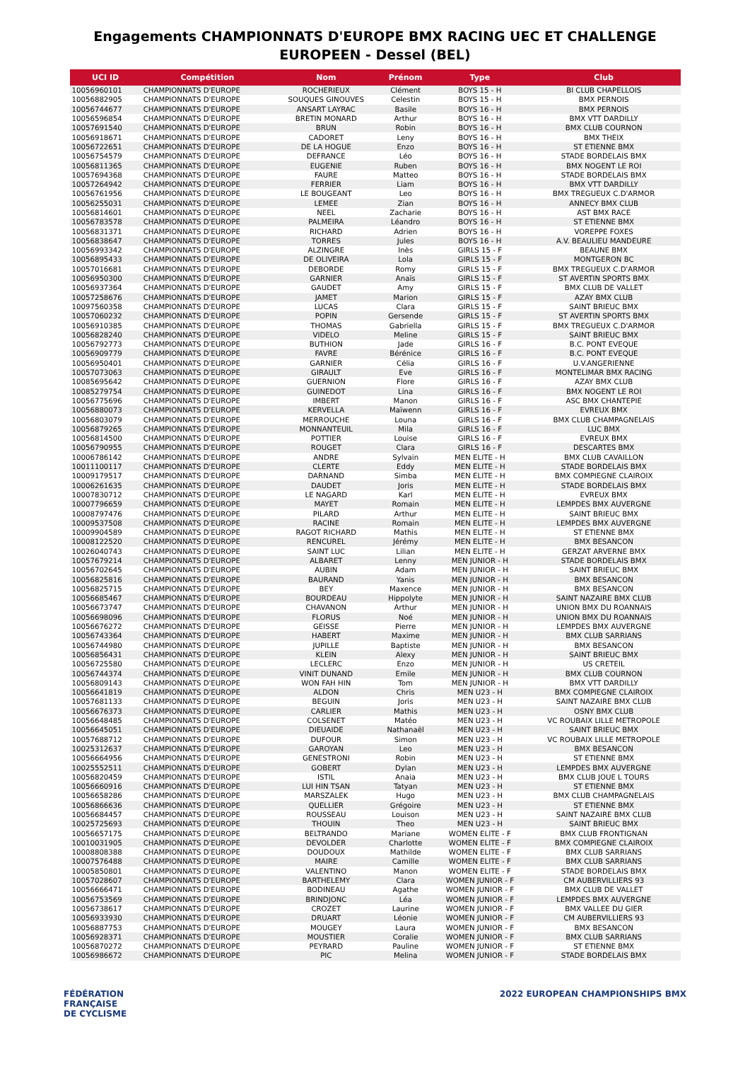Engagements CHAMPIONNATS D'EUROPE BMX RACING UEC ET CHALLENGE EUROPEEN - Dessel (BEL)
| UCI ID | Compétition | Nom | Prénom | Type | Club |
| --- | --- | --- | --- | --- | --- |
| 10056960101 | CHAMPIONNATS D'EUROPE | ROCHERIEUX | Clément | BOYS 15 - H | BI CLUB CHAPELLOIS |
| 10056882905 | CHAMPIONNATS D'EUROPE | SOUQUES GINOUVES | Celestin | BOYS 15 - H | BMX PERNOIS |
| 10056744677 | CHAMPIONNATS D'EUROPE | ANSART LAYRAC | Basile | BOYS 16 - H | BMX PERNOIS |
| 10056596854 | CHAMPIONNATS D'EUROPE | BRETIN MONARD | Arthur | BOYS 16 - H | BMX VTT DARDILLY |
| 10057691540 | CHAMPIONNATS D'EUROPE | BRUN | Robin | BOYS 16 - H | BMX CLUB COURNON |
| 10056918671 | CHAMPIONNATS D'EUROPE | CADORET | Leny | BOYS 16 - H | BMX THEIX |
| 10056722651 | CHAMPIONNATS D'EUROPE | DE LA HOGUE | Enzo | BOYS 16 - H | ST ETIENNE BMX |
| 10056754579 | CHAMPIONNATS D'EUROPE | DEFRANCE | Léo | BOYS 16 - H | STADE BORDELAIS BMX |
| 10056811365 | CHAMPIONNATS D'EUROPE | EUGENIE | Ruben | BOYS 16 - H | BMX NOGENT LE ROI |
| 10057694368 | CHAMPIONNATS D'EUROPE | FAURE | Matteo | BOYS 16 - H | STADE BORDELAIS BMX |
| 10057264942 | CHAMPIONNATS D'EUROPE | FERRIER | Liam | BOYS 16 - H | BMX VTT DARDILLY |
| 10056761956 | CHAMPIONNATS D'EUROPE | LE BOUGEANT | Leo | BOYS 16 - H | BMX TREGUEUX C.D'ARMOR |
| 10056255031 | CHAMPIONNATS D'EUROPE | LEMEE | Zian | BOYS 16 - H | ANNECY BMX CLUB |
| 10056814601 | CHAMPIONNATS D'EUROPE | NEEL | Zacharie | BOYS 16 - H | AST BMX RACE |
| 10056783578 | CHAMPIONNATS D'EUROPE | PALMEIRA | Léandro | BOYS 16 - H | ST ETIENNE BMX |
| 10056831371 | CHAMPIONNATS D'EUROPE | RICHARD | Adrien | BOYS 16 - H | VOREPPE FOXES |
| 10056838647 | CHAMPIONNATS D'EUROPE | TORRES | Jules | BOYS 16 - H | A.V. BEAULIEU MANDEURE |
| 10056993342 | CHAMPIONNATS D'EUROPE | ALZINGRE | Inès | GIRLS 15 - F | BEAUNE BMX |
| 10056895433 | CHAMPIONNATS D'EUROPE | DE OLIVEIRA | Lola | GIRLS 15 - F | MONTGERON BC |
| 10057016681 | CHAMPIONNATS D'EUROPE | DEBORDE | Romy | GIRLS 15 - F | BMX TREGUEUX C.D'ARMOR |
| 10056950300 | CHAMPIONNATS D'EUROPE | GARNIER | Anaïs | GIRLS 15 - F | ST AVERTIN SPORTS BMX |
| 10056937364 | CHAMPIONNATS D'EUROPE | GAUDET | Amy | GIRLS 15 - F | BMX CLUB DE VALLET |
| 10057258676 | CHAMPIONNATS D'EUROPE | JAMET | Marion | GIRLS 15 - F | AZAY BMX CLUB |
| 10097560358 | CHAMPIONNATS D'EUROPE | LUCAS | Clara | GIRLS 15 - F | SAINT BRIEUC BMX |
| 10057060232 | CHAMPIONNATS D'EUROPE | POPIN | Gersende | GIRLS 15 - F | ST AVERTIN SPORTS BMX |
| 10056910385 | CHAMPIONNATS D'EUROPE | THOMAS | Gabriella | GIRLS 15 - F | BMX TREGUEUX C.D'ARMOR |
| 10056828240 | CHAMPIONNATS D'EUROPE | VIDELO | Meline | GIRLS 15 - F | SAINT BRIEUC BMX |
| 10056792773 | CHAMPIONNATS D'EUROPE | BUTHION | Jade | GIRLS 16 - F | B.C. PONT EVEQUE |
| 10056909779 | CHAMPIONNATS D'EUROPE | FAVRE | Bérénice | GIRLS 16 - F | B.C. PONT EVEQUE |
| 10056950401 | CHAMPIONNATS D'EUROPE | GARNIER | Célia | GIRLS 16 - F | U.V.ANGERIENNE |
| 10057073063 | CHAMPIONNATS D'EUROPE | GIRAULT | Eve | GIRLS 16 - F | MONTELIMAR BMX RACING |
| 10085695642 | CHAMPIONNATS D'EUROPE | GUERNION | Flore | GIRLS 16 - F | AZAY BMX CLUB |
| 10085279754 | CHAMPIONNATS D'EUROPE | GUINEDOT | Lina | GIRLS 16 - F | BMX NOGENT LE ROI |
| 10056775696 | CHAMPIONNATS D'EUROPE | IMBERT | Manon | GIRLS 16 - F | ASC BMX CHANTEPIE |
| 10056880073 | CHAMPIONNATS D'EUROPE | KERVELLA | Maïwenn | GIRLS 16 - F | EVREUX BMX |
| 10056803079 | CHAMPIONNATS D'EUROPE | MERROUCHE | Louna | GIRLS 16 - F | BMX CLUB CHAMPAGNELAIS |
| 10056879265 | CHAMPIONNATS D'EUROPE | MONNANTEUIL | Mila | GIRLS 16 - F | LUC BMX |
| 10056814500 | CHAMPIONNATS D'EUROPE | POTTIER | Louise | GIRLS 16 - F | EVREUX BMX |
| 10056790955 | CHAMPIONNATS D'EUROPE | ROUGET | Clara | GIRLS 16 - F | DESCARTES BMX |
| 10006786142 | CHAMPIONNATS D'EUROPE | ANDRE | Sylvain | MEN ELITE - H | BMX CLUB CAVAILLON |
| 10011100117 | CHAMPIONNATS D'EUROPE | CLERTE | Eddy | MEN ELITE - H | STADE BORDELAIS BMX |
| 10009179517 | CHAMPIONNATS D'EUROPE | DARNAND | Simba | MEN ELITE - H | BMX COMPIEGNE CLAIROIX |
| 10006261635 | CHAMPIONNATS D'EUROPE | DAUDET | Joris | MEN ELITE - H | STADE BORDELAIS BMX |
| 10007830712 | CHAMPIONNATS D'EUROPE | LE NAGARD | Karl | MEN ELITE - H | EVREUX BMX |
| 10007796659 | CHAMPIONNATS D'EUROPE | MAYET | Romain | MEN ELITE - H | LEMPDES BMX AUVERGNE |
| 10008797476 | CHAMPIONNATS D'EUROPE | PILARD | Arthur | MEN ELITE - H | SAINT BRIEUC BMX |
| 10009537508 | CHAMPIONNATS D'EUROPE | RACINE | Romain | MEN ELITE - H | LEMPDES BMX AUVERGNE |
| 10009904589 | CHAMPIONNATS D'EUROPE | RAGOT RICHARD | Mathis | MEN ELITE - H | ST ETIENNE BMX |
| 10008122520 | CHAMPIONNATS D'EUROPE | RENCUREL | Jérémy | MEN ELITE - H | BMX BESANCON |
| 10026040743 | CHAMPIONNATS D'EUROPE | SAINT LUC | Lilian | MEN ELITE - H | GERZAT ARVERNE BMX |
| 10057679214 | CHAMPIONNATS D'EUROPE | ALBARET | Lenny | MEN JUNIOR - H | STADE BORDELAIS BMX |
| 10056702645 | CHAMPIONNATS D'EUROPE | AUBIN | Adam | MEN JUNIOR - H | SAINT BRIEUC BMX |
| 10056825816 | CHAMPIONNATS D'EUROPE | BAURAND | Yanis | MEN JUNIOR - H | BMX BESANCON |
| 10056825715 | CHAMPIONNATS D'EUROPE | BEY | Maxence | MEN JUNIOR - H | BMX BESANCON |
| 10056685467 | CHAMPIONNATS D'EUROPE | BOURDEAU | Hippolyte | MEN JUNIOR - H | SAINT NAZAIRE BMX CLUB |
| 10056673747 | CHAMPIONNATS D'EUROPE | CHAVANON | Arthur | MEN JUNIOR - H | UNION BMX DU ROANNAIS |
| 10056698096 | CHAMPIONNATS D'EUROPE | FLORUS | Noé | MEN JUNIOR - H | UNION BMX DU ROANNAIS |
| 10056676272 | CHAMPIONNATS D'EUROPE | GEISSE | Pierre | MEN JUNIOR - H | LEMPDES BMX AUVERGNE |
| 10056743364 | CHAMPIONNATS D'EUROPE | HABERT | Maxime | MEN JUNIOR - H | BMX CLUB SARRIANS |
| 10056744980 | CHAMPIONNATS D'EUROPE | JUPILLE | Baptiste | MEN JUNIOR - H | BMX BESANCON |
| 10056856431 | CHAMPIONNATS D'EUROPE | KLEIN | Alexy | MEN JUNIOR - H | SAINT BRIEUC BMX |
| 10056725580 | CHAMPIONNATS D'EUROPE | LECLERC | Enzo | MEN JUNIOR - H | US CRETEIL |
| 10056744374 | CHAMPIONNATS D'EUROPE | VINIT DUNAND | Emile | MEN JUNIOR - H | BMX CLUB COURNON |
| 10056809143 | CHAMPIONNATS D'EUROPE | WON FAH HIN | Tom | MEN JUNIOR - H | BMX VTT DARDILLY |
| 10056641819 | CHAMPIONNATS D'EUROPE | ALDON | Chris | MEN U23 - H | BMX COMPIEGNE CLAIROIX |
| 10057681133 | CHAMPIONNATS D'EUROPE | BEGUIN | Joris | MEN U23 - H | SAINT NAZAIRE BMX CLUB |
| 10056676373 | CHAMPIONNATS D'EUROPE | CARLIER | Mathis | MEN U23 - H | OSNY BMX CLUB |
| 10056648485 | CHAMPIONNATS D'EUROPE | COLSENET | Matéo | MEN U23 - H | VC ROUBAIX LILLE METROPOLE |
| 10056645051 | CHAMPIONNATS D'EUROPE | DIEUAIDE | Nathanaël | MEN U23 - H | SAINT BRIEUC BMX |
| 10057688712 | CHAMPIONNATS D'EUROPE | DUFOUR | Simon | MEN U23 - H | VC ROUBAIX LILLE METROPOLE |
| 10025312637 | CHAMPIONNATS D'EUROPE | GAROYAN | Leo | MEN U23 - H | BMX BESANCON |
| 10056664956 | CHAMPIONNATS D'EUROPE | GENESTRONI | Robin | MEN U23 - H | ST ETIENNE BMX |
| 10025552511 | CHAMPIONNATS D'EUROPE | GOBERT | Dylan | MEN U23 - H | LEMPDES BMX AUVERGNE |
| 10056820459 | CHAMPIONNATS D'EUROPE | ISTIL | Anaia | MEN U23 - H | BMX CLUB JOUE L TOURS |
| 10056660916 | CHAMPIONNATS D'EUROPE | LUI HIN TSAN | Tatyan | MEN U23 - H | ST ETIENNE BMX |
| 10056658286 | CHAMPIONNATS D'EUROPE | MARSZALEK | Hugo | MEN U23 - H | BMX CLUB CHAMPAGNELAIS |
| 10056866636 | CHAMPIONNATS D'EUROPE | QUELLIER | Grégoire | MEN U23 - H | ST ETIENNE BMX |
| 10056684457 | CHAMPIONNATS D'EUROPE | ROUSSEAU | Louison | MEN U23 - H | SAINT NAZAIRE BMX CLUB |
| 10025725693 | CHAMPIONNATS D'EUROPE | THOUIN | Theo | MEN U23 - H | SAINT BRIEUC BMX |
| 10056657175 | CHAMPIONNATS D'EUROPE | BELTRANDO | Mariane | WOMEN ELITE - F | BMX CLUB FRONTIGNAN |
| 10010031905 | CHAMPIONNATS D'EUROPE | DEVOLDER | Charlotte | WOMEN ELITE - F | BMX COMPIEGNE CLAIROIX |
| 10008808388 | CHAMPIONNATS D'EUROPE | DOUDOUX | Mathilde | WOMEN ELITE - F | BMX CLUB SARRIANS |
| 10007576488 | CHAMPIONNATS D'EUROPE | MAIRE | Camille | WOMEN ELITE - F | BMX CLUB SARRIANS |
| 10005850801 | CHAMPIONNATS D'EUROPE | VALENTINO | Manon | WOMEN ELITE - F | STADE BORDELAIS BMX |
| 10057028607 | CHAMPIONNATS D'EUROPE | BARTHELEMY | Clara | WOMEN JUNIOR - F | CM AUBERVILLIERS 93 |
| 10056666471 | CHAMPIONNATS D'EUROPE | BODINEAU | Agathe | WOMEN JUNIOR - F | BMX CLUB DE VALLET |
| 10056753569 | CHAMPIONNATS D'EUROPE | BRINDJONC | Léa | WOMEN JUNIOR - F | LEMPDES BMX AUVERGNE |
| 10056738617 | CHAMPIONNATS D'EUROPE | CROZET | Laurine | WOMEN JUNIOR - F | BMX VALLEE DU GIER |
| 10056933930 | CHAMPIONNATS D'EUROPE | DRUART | Léonie | WOMEN JUNIOR - F | CM AUBERVILLIERS 93 |
| 10056887753 | CHAMPIONNATS D'EUROPE | MOUGEY | Laura | WOMEN JUNIOR - F | BMX BESANCON |
| 10056928371 | CHAMPIONNATS D'EUROPE | MOUSTIER | Coralie | WOMEN JUNIOR - F | BMX CLUB SARRIANS |
| 10056870272 | CHAMPIONNATS D'EUROPE | PEYRARD | Pauline | WOMEN JUNIOR - F | ST ETIENNE BMX |
| 10056986672 | CHAMPIONNATS D'EUROPE | PIC | Melina | WOMEN JUNIOR - F | STADE BORDELAIS BMX |
FÉDÉRATION
FRANÇAISE
DE CYCLISME
2022 EUROPEAN CHAMPIONSHIPS BMX